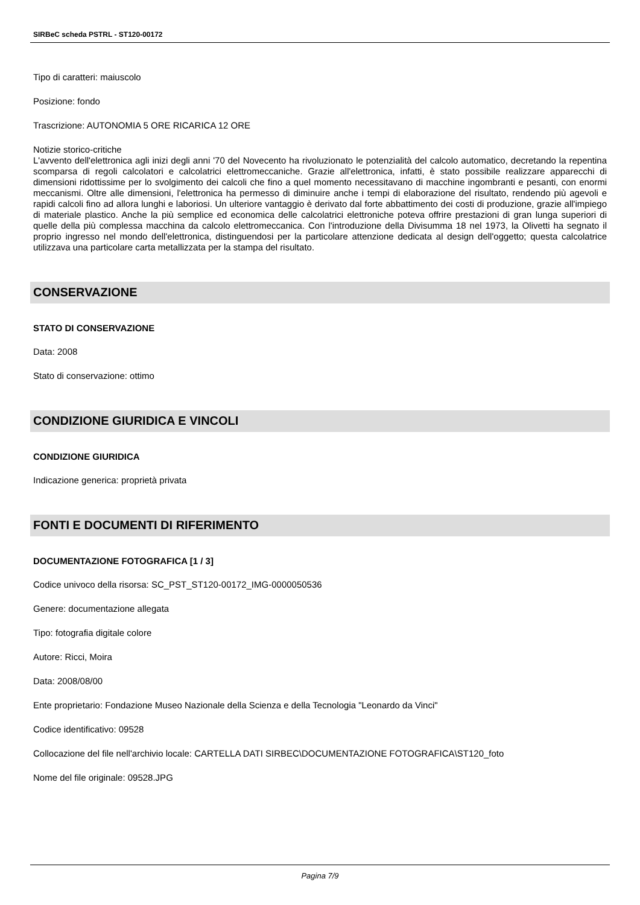SIRBeC scheda PSTRL - ST120-00172
Tipo di caratteri: maiuscolo
Posizione: fondo
Trascrizione: AUTONOMIA 5 ORE RICARICA 12 ORE
Notizie storico-critiche
L'avvento dell'elettronica agli inizi degli anni '70 del Novecento ha rivoluzionato le potenzialità del calcolo automatico, decretando la repentina scomparsa di regoli calcolatori e calcolatrici elettromeccaniche. Grazie all'elettronica, infatti, è stato possibile realizzare apparecchi di dimensioni ridottissime per lo svolgimento dei calcoli che fino a quel momento necessitavano di macchine ingombranti e pesanti, con enormi meccanismi. Oltre alle dimensioni, l'elettronica ha permesso di diminuire anche i tempi di elaborazione del risultato, rendendo più agevoli e rapidi calcoli fino ad allora lunghi e laboriosi. Un ulteriore vantaggio è derivato dal forte abbattimento dei costi di produzione, grazie all'impiego di materiale plastico. Anche la più semplice ed economica delle calcolatrici elettroniche poteva offrire prestazioni di gran lunga superiori di quelle della più complessa macchina da calcolo elettromeccanica. Con l'introduzione della Divisumma 18 nel 1973, la Olivetti ha segnato il proprio ingresso nel mondo dell'elettronica, distinguendosi per la particolare attenzione dedicata al design dell'oggetto; questa calcolatrice utilizzava una particolare carta metallizzata per la stampa del risultato.
CONSERVAZIONE
STATO DI CONSERVAZIONE
Data: 2008
Stato di conservazione: ottimo
CONDIZIONE GIURIDICA E VINCOLI
CONDIZIONE GIURIDICA
Indicazione generica: proprietà privata
FONTI E DOCUMENTI DI RIFERIMENTO
DOCUMENTAZIONE FOTOGRAFICA [1 / 3]
Codice univoco della risorsa: SC_PST_ST120-00172_IMG-0000050536
Genere: documentazione allegata
Tipo: fotografia digitale colore
Autore: Ricci, Moira
Data: 2008/08/00
Ente proprietario: Fondazione Museo Nazionale della Scienza e della Tecnologia "Leonardo da Vinci"
Codice identificativo: 09528
Collocazione del file nell'archivio locale: CARTELLA DATI SIRBEC\DOCUMENTAZIONE FOTOGRAFICA\ST120_foto
Nome del file originale: 09528.JPG
Pagina 7/9